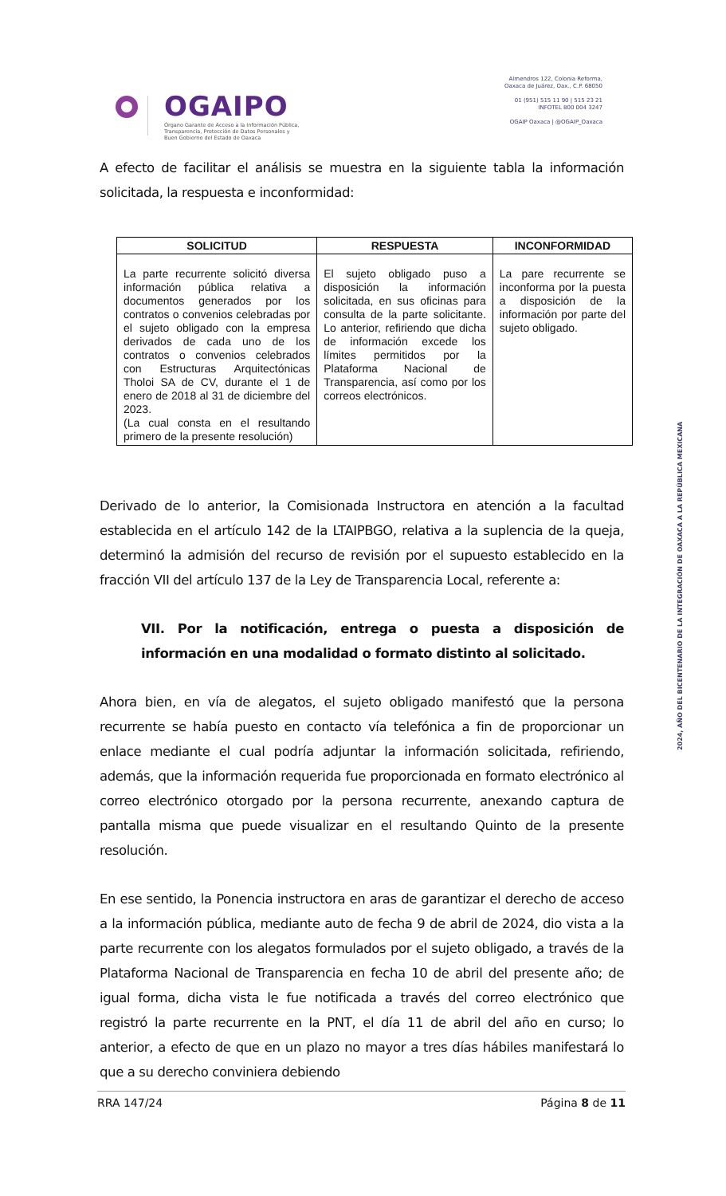OGAIPO
Órgano Garante de Acceso a la Información Pública,
Transparencia, Protección de Datos Personales y
Buen Gobierno del Estado de Oaxaca
Almendros 122, Colonia Reforma,
Oaxaca de Juárez, Oax., C.P. 68050
01 (951) 515 11 90 | 515 23 21
INFOTEL 800 004 3247
OGAIP Oaxaca | @OGAIP_Oaxaca
A efecto de facilitar el análisis se muestra en la siguiente tabla la información solicitada, la respuesta e inconformidad:
| SOLICITUD | RESPUESTA | INCONFORMIDAD |
| --- | --- | --- |
| La parte recurrente solicitó diversa información pública relativa a documentos generados por los contratos o convenios celebradas por el sujeto obligado con la empresa derivados de cada uno de los contratos o convenios celebrados con Estructuras Arquitectónicas Tholoi SA de CV, durante el 1 de enero de 2018 al 31 de diciembre del 2023. (La cual consta en el resultando primero de la presente resolución) | El sujeto obligado puso a disposición la información solicitada, en sus oficinas para consulta de la parte solicitante. Lo anterior, refiriendo que dicha de información excede los límites permitidos por la Plataforma Nacional de Transparencia, así como por los correos electrónicos. | La pare recurrente se inconforma por la puesta a disposición de la información por parte del sujeto obligado. |
Derivado de lo anterior, la Comisionada Instructora en atención a la facultad establecida en el artículo 142 de la LTAIPBGO, relativa a la suplencia de la queja, determinó la admisión del recurso de revisión por el supuesto establecido en la fracción VII del artículo 137 de la Ley de Transparencia Local, referente a:
VII. Por la notificación, entrega o puesta a disposición de información en una modalidad o formato distinto al solicitado.
Ahora bien, en vía de alegatos, el sujeto obligado manifestó que la persona recurrente se había puesto en contacto vía telefónica a fin de proporcionar un enlace mediante el cual podría adjuntar la información solicitada, refiriendo, además, que la información requerida fue proporcionada en formato electrónico al correo electrónico otorgado por la persona recurrente, anexando captura de pantalla misma que puede visualizar en el resultando Quinto de la presente resolución.
En ese sentido, la Ponencia instructora en aras de garantizar el derecho de acceso a la información pública, mediante auto de fecha 9 de abril de 2024, dio vista a la parte recurrente con los alegatos formulados por el sujeto obligado, a través de la Plataforma Nacional de Transparencia en fecha 10 de abril del presente año; de igual forma, dicha vista le fue notificada a través del correo electrónico que registró la parte recurrente en la PNT, el día 11 de abril del año en curso; lo anterior, a efecto de que en un plazo no mayor a tres días hábiles manifestará lo que a su derecho conviniera debiendo
2024, AÑO DEL BICENTENARIO DE LA INTEGRACIÓN DE OAXACA A LA REPÚBLICA MEXICANA
RRA 147/24 Página 8 de 11